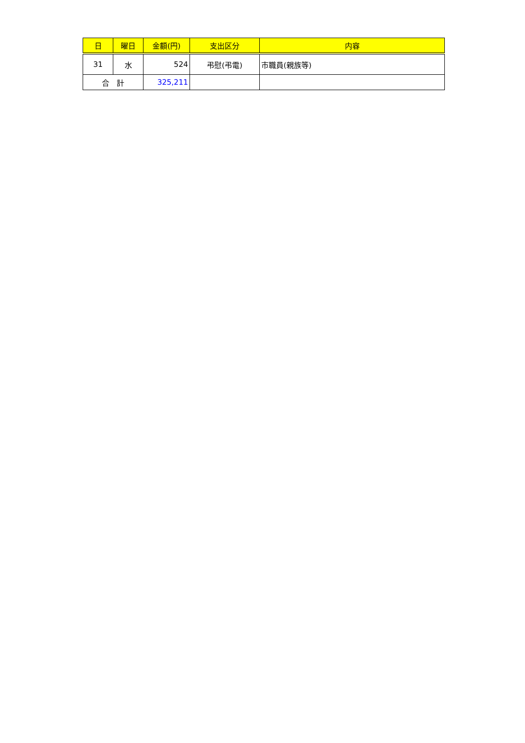| 日 | 曜日 | 金額(円) | 支出区分 | 内容 |
| --- | --- | --- | --- | --- |
| 31 | 水 | 524 | 弔慰(弔電) | 市職員(親族等) |
| 合 計 | | 325,211 | | |